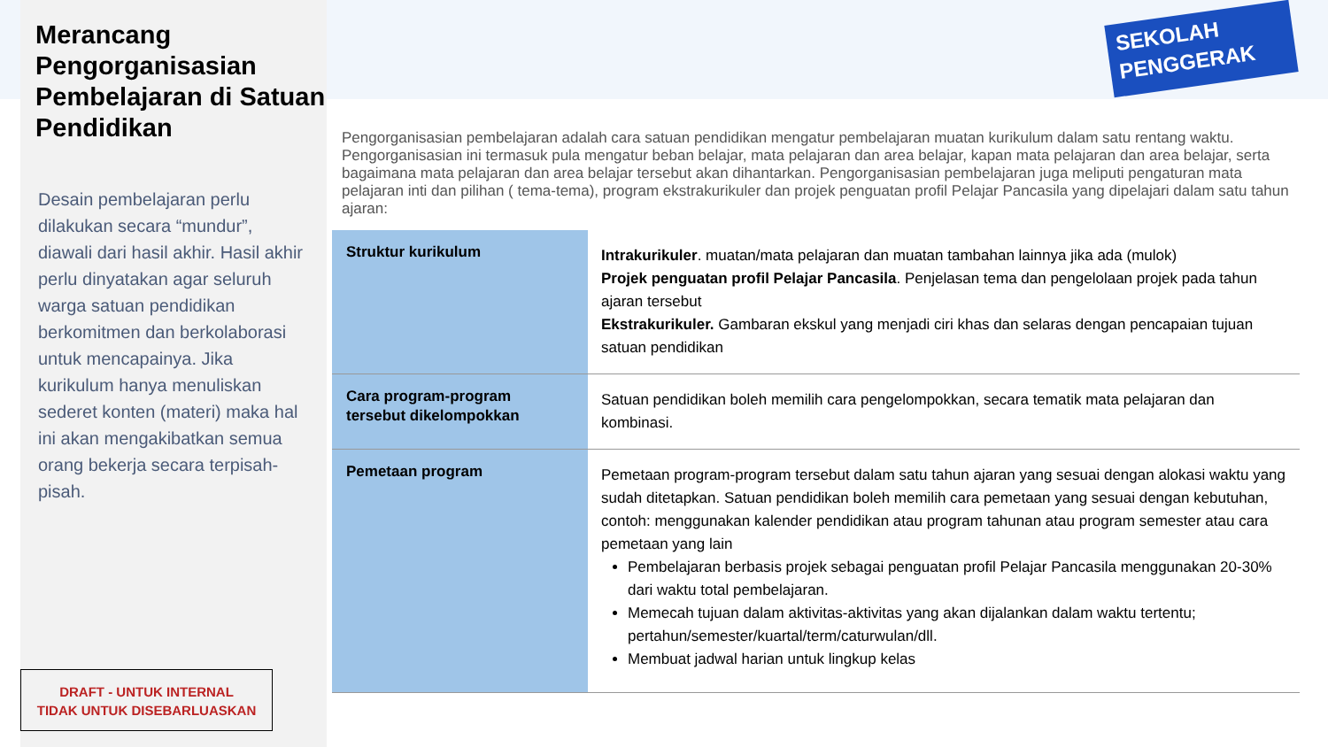Merancang Pengorganisasian Pembelajaran di Satuan Pendidikan
Desain pembelajaran perlu dilakukan secara “mundur”, diawali dari hasil akhir. Hasil akhir perlu dinyatakan agar seluruh warga satuan pendidikan berkomitmen dan berkolaborasi untuk mencapainya. Jika kurikulum hanya menuliskan sederet konten (materi) maka hal ini akan mengakibatkan semua orang bekerja secara terpisah-pisah.
DRAFT - UNTUK INTERNAL
TIDAK UNTUK DISEBARLUASKAN
SEKOLAH
PENGGERAK
Pengorganisasian pembelajaran adalah cara satuan pendidikan mengatur pembelajaran muatan kurikulum dalam satu rentang waktu. Pengorganisasian ini termasuk pula mengatur beban belajar, mata pelajaran dan area belajar, kapan mata pelajaran dan area belajar, serta bagaimana mata pelajaran dan area belajar tersebut akan dihantarkan. Pengorganisasian pembelajaran juga meliputi pengaturan mata pelajaran inti dan pilihan ( tema-tema), program ekstrakurikuler dan projek penguatan profil Pelajar Pancasila yang dipelajari dalam satu tahun ajaran:
| Struktur kurikulum | Intrakurikuler . muatan/mata pelajaran dan muatan tambahan lainnya jika ada (mulok) Projek penguatan profil Pelajar Pancasila . Penjelasan tema dan pengelolaan projek pada tahun ajaran tersebut Ekstrakurikuler. Gambaran ekskul yang menjadi ciri khas dan selaras dengan pencapaian tujuan satuan pendidikan |
| Cara program-program tersebut dikelompokkan | Satuan pendidikan boleh memilih cara pengelompokkan, secara tematik mata pelajaran dan kombinasi. |
| Pemetaan program | Pemetaan program-program tersebut dalam satu tahun ajaran yang sesuai dengan alokasi waktu yang sudah ditetapkan. Satuan pendidikan boleh memilih cara pemetaan yang sesuai dengan kebutuhan, contoh: menggunakan kalender pendidikan atau program tahunan atau program semester atau cara pemetaan yang lain Pembelajaran berbasis projek sebagai penguatan profil Pelajar Pancasila menggunakan 20-30% dari waktu total pembelajaran. Memecah tujuan dalam aktivitas-aktivitas yang akan dijalankan dalam waktu tertentu; pertahun/semester/kuartal/term/caturwulan/dll. Membuat jadwal harian untuk lingkup kelas |